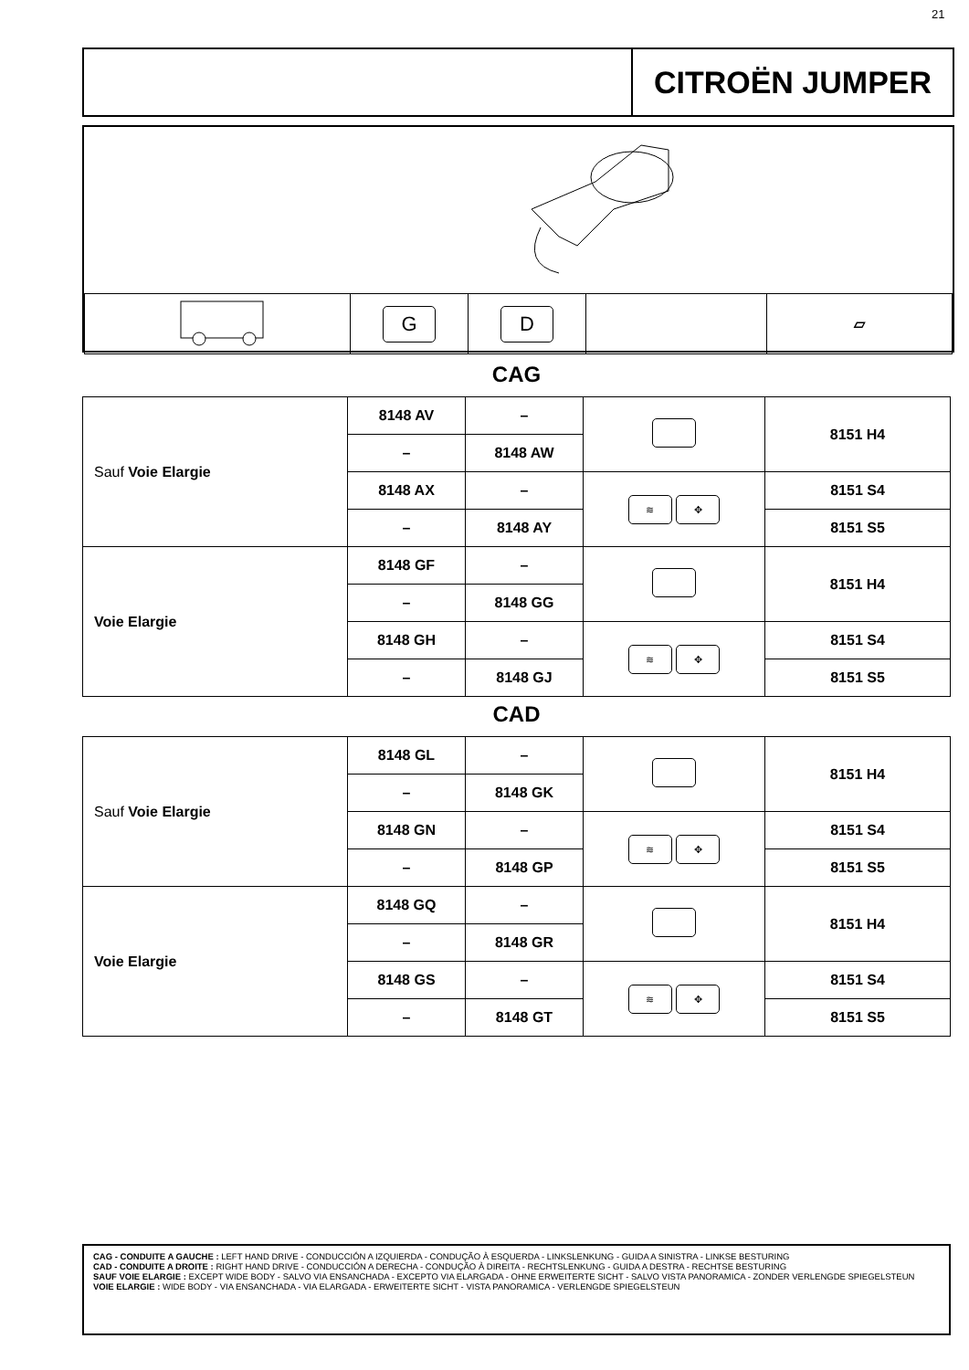21
CITROËN JUMPER
| | G | D | | ▱ |
CAG
| Sauf Voie Elargie | 8148 AV | – | | 8151 H4 |
| | – | 8148 AW | | |
| | 8148 AX | – | ≋ ✥ | 8151 S4 |
| | – | 8148 AY | | 8151 S5 |
| Voie Elargie | 8148 GF | – | | 8151 H4 |
| | – | 8148 GG | | |
| | 8148 GH | – | ≋ ✥ | 8151 S4 |
| | – | 8148 GJ | | 8151 S5 |
CAD
| Sauf Voie Elargie | 8148 GL | – | | 8151 H4 |
| | – | 8148 GK | | |
| | 8148 GN | – | ≋ ✥ | 8151 S4 |
| | – | 8148 GP | | 8151 S5 |
| Voie Elargie | 8148 GQ | – | | 8151 H4 |
| | – | 8148 GR | | |
| | 8148 GS | – | ≋ ✥ | 8151 S4 |
| | – | 8148 GT | | 8151 S5 |
CAG - CONDUITE A GAUCHE : LEFT HAND DRIVE - CONDUCCIÓN A IZQUIERDA - CONDUÇÃO À ESQUERDA - LINKSLENKUNG - GUIDA A SINISTRA - LINKSE BESTURING
CAD - CONDUITE A DROITE : RIGHT HAND DRIVE - CONDUCCIÓN A DERECHA - CONDUÇÃO À DIREITA - RECHTSLENKUNG - GUIDA A DESTRA - RECHTSE BESTURING
SAUF VOIE ELARGIE : EXCEPT WIDE BODY - SALVO VIA ENSANCHADA - EXCEPTO VIA ELARGADA - OHNE ERWEITERTE SICHT - SALVO VISTA PANORAMICA - ZONDER VERLENGDE SPIEGELSTEUN
VOIE ELARGIE : WIDE BODY - VIA ENSANCHADA - VIA ELARGADA - ERWEITERTE SICHT - VISTA PANORAMICA - VERLENGDE SPIEGELSTEUN